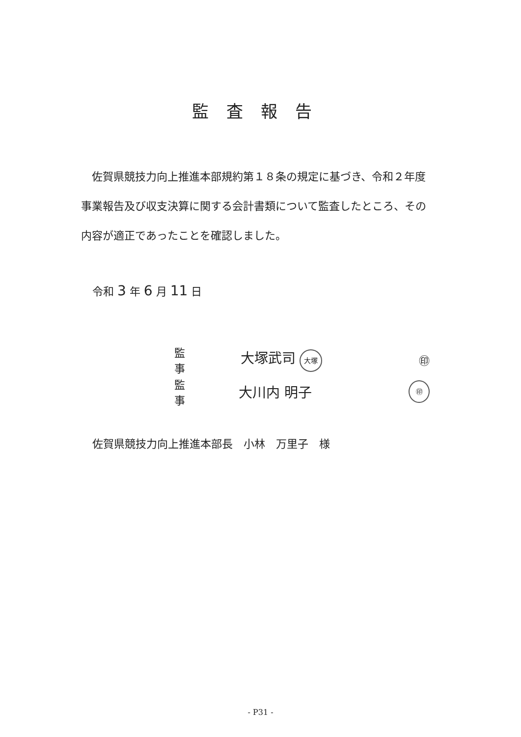監査報告
　佐賀県競技力向上推進本部規約第１８条の規定に基づき、令和２年度事業報告及び収支決算に関する会計書類について監査したところ、その内容が適正であったことを確認しました。
令和 3 年 6 月 11 日
監　事 大塚武司 大塚 ㊞
監　事 大川内 明子 ㊞
佐賀県競技力向上推進本部長　小林　万里子　様
- P31 -